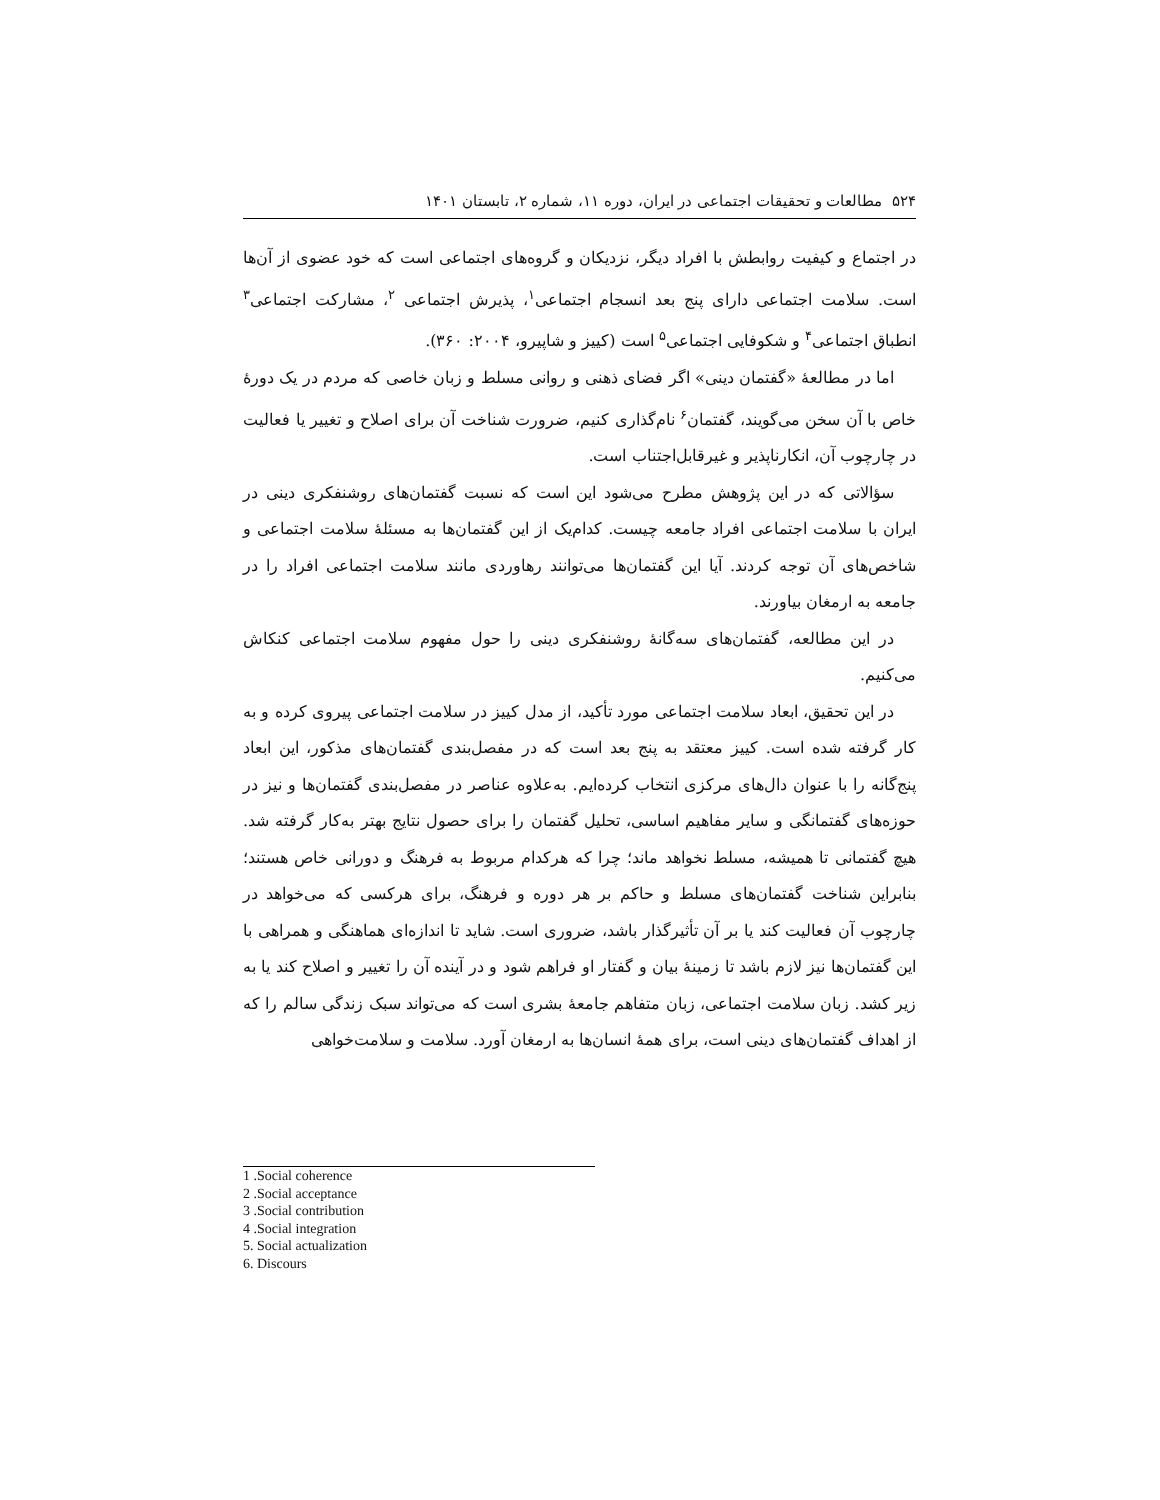۵۲۴ مطالعات و تحقیقات اجتماعی در ایران، دوره ۱۱، شماره ۲، تابستان ۱۴۰۱
در اجتماع و کیفیت روابطش با افراد دیگر، نزدیکان و گروه‌های اجتماعی است که خود عضوی از آن‌ها است. سلامت اجتماعی دارای پنج بعد انسجام اجتماعی<sup>۱</sup>، پذیرش اجتماعی <sup>۲</sup>، مشارکت اجتماعی<sup>۳</sup> انطباق اجتماعی<sup>۴</sup> و شکوفایی اجتماعی<sup>۵</sup> است (کییز و شاپیرو، ۲۰۰۴: ۳۶۰).
اما در مطالعهٔ «گفتمان دینی» اگر فضای ذهنی و روانی مسلط و زبان خاصی که مردم در یک دورهٔ خاص با آن سخن می‌گویند، گفتمان<sup>۶</sup> نام‌گذاری کنیم، ضرورت شناخت آن برای اصلاح و تغییر یا فعالیت در چارچوب آن، انکارناپذیر و غیرقابل‌اجتناب است.
سؤالاتی که در این پژوهش مطرح می‌شود این است که نسبت گفتمان‌های روشنفکری دینی در ایران با سلامت اجتماعی افراد جامعه چیست. کدام‌یک از این گفتمان‌ها به مسئلهٔ سلامت اجتماعی و شاخص‌های آن توجه کردند. آیا این گفتمان‌ها می‌توانند رهاوردی مانند سلامت اجتماعی افراد را در جامعه به ارمغان بیاورند.
در این مطالعه، گفتمان‌های سه‌گانهٔ روشنفکری دینی را حول مفهوم سلامت اجتماعی کنکاش می‌کنیم.
در این تحقیق، ابعاد سلامت اجتماعی مورد تأکید، از مدل کییز در سلامت اجتماعی پیروی کرده و به کار گرفته شده است. کییز معتقد به پنج بعد است که در مفصل‌بندی گفتمان‌های مذکور، این ابعاد پنج‌گانه را با عنوان دال‌های مرکزی انتخاب کرده‌ایم. به‌علاوه عناصر در مفصل‌بندی گفتمان‌ها و نیز در حوزه‌های گفتمانگی و سایر مفاهیم اساسی، تحلیل گفتمان را برای حصول نتایج بهتر به‌کار گرفته شد. هیچ گفتمانی تا همیشه، مسلط نخواهد ماند؛ چرا که هرکدام مربوط به فرهنگ و دورانی خاص هستند؛ بنابراین شناخت گفتمان‌های مسلط و حاکم بر هر دوره و فرهنگ، برای هرکسی که می‌خواهد در چارچوب آن فعالیت کند یا بر آن تأثیرگذار باشد، ضروری است. شاید تا اندازه‌ای هماهنگی و همراهی با این گفتمان‌ها نیز لازم باشد تا زمینهٔ بیان و گفتار او فراهم شود و در آینده آن را تغییر و اصلاح کند یا به زیر کشد. زبان سلامت اجتماعی، زبان متفاهم جامعهٔ بشری است که می‌تواند سبک زندگی سالم را که از اهداف گفتمان‌های دینی است، برای همهٔ انسان‌ها به ارمغان آورد. سلامت و سلامت‌خواهی
1 .Social coherence
2 .Social acceptance
3 .Social contribution
4 .Social integration
5. Social actualization
6. Discours